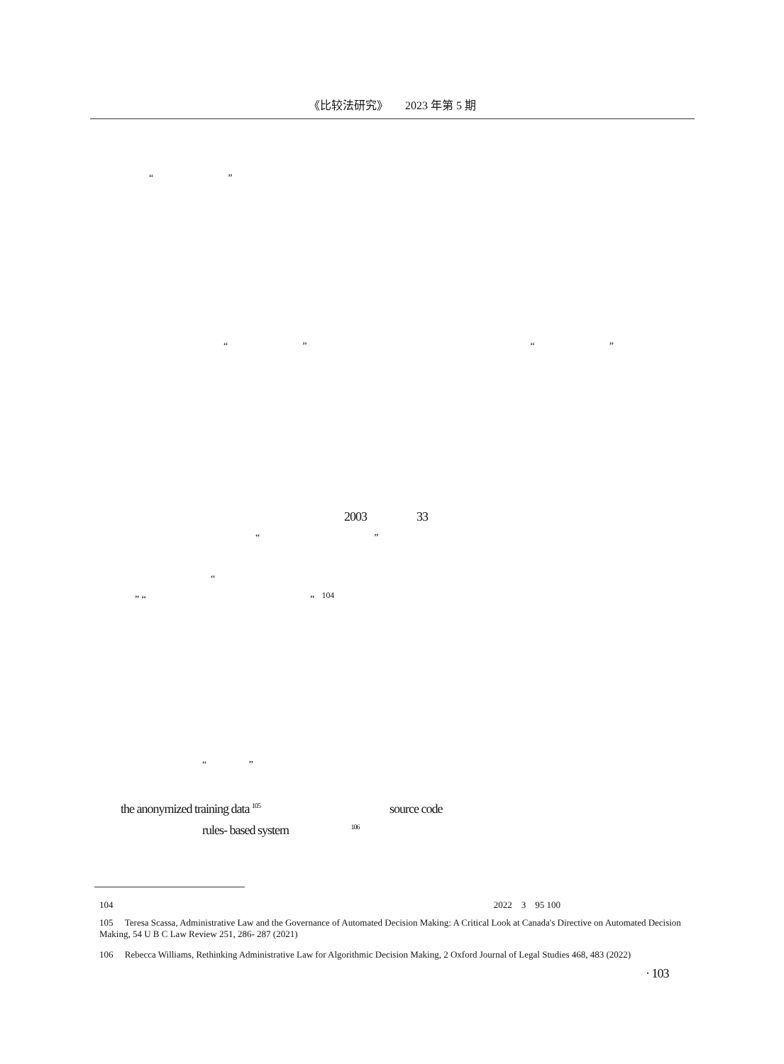《比较法研究》　　2023 年第 5 期
“ ”
“ ” “ ”
2003 33
“ ”
“
” “ ” <sup>104</sup>
“ ”
the anonymized training data <sup>105</sup> source code
rules- based system <sup>106</sup>
104 　　　　　　　　　　　　　　　　　　　　　　　　　　　　　　　　　　　　　　　　　2022　3　95 100
105 　Teresa Scassa, Administrative Law and the Governance of Automated Decision Making: A Critical Look at Canada's Directive on Automated Decision Making, 54 U B C Law Review 251, 286- 287 (2021)
106 　Rebecca Williams, Rethinking Administrative Law for Algorithmic Decision Making, 2 Oxford Journal of Legal Studies 468, 483 (2022)
· 103